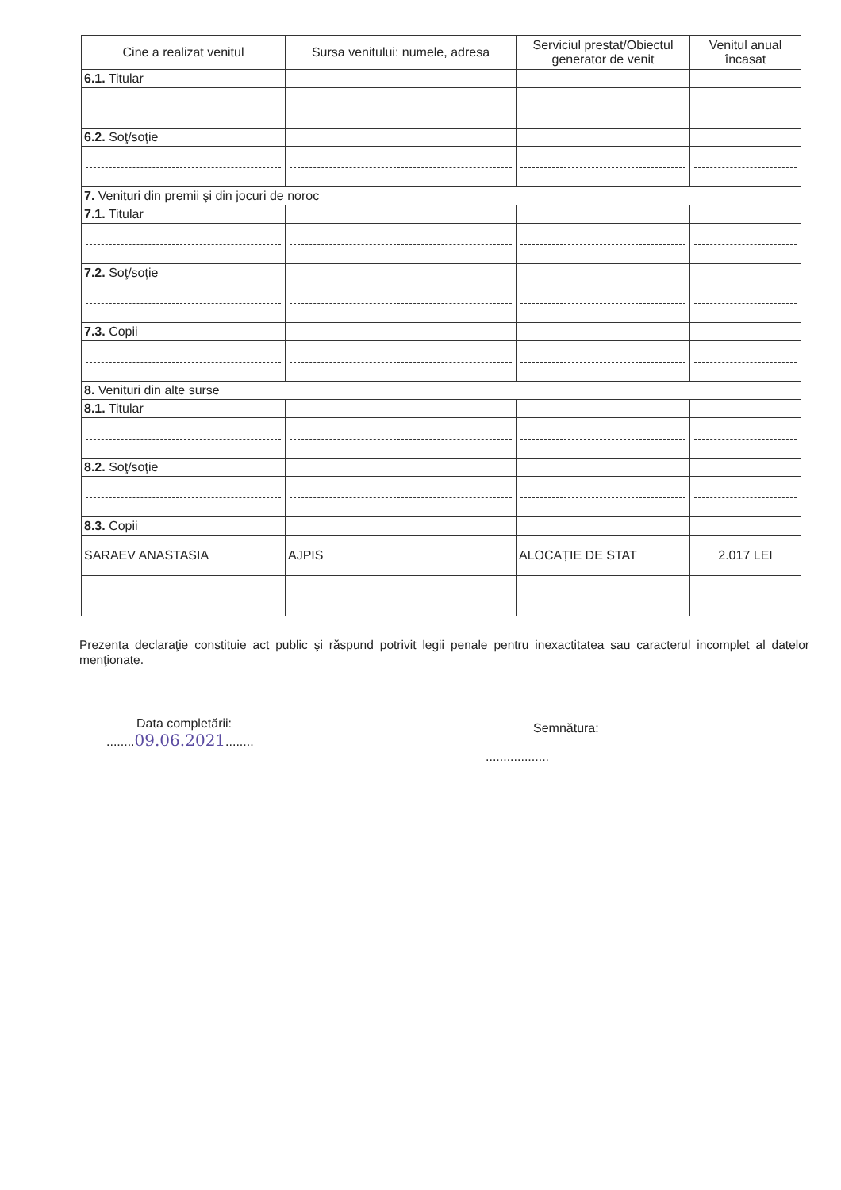| Cine a realizat venitul | Sursa venitului: numele, adresa | Serviciul prestat/Obiectul generator de venit | Venitul anual încasat |
| --- | --- | --- | --- |
| 6.1. Titular | | | |
| 6.2. Soţ/soţie | | | |
| 7. Venituri din premii şi din jocuri de noroc | | | |
| 7.1. Titular | | | |
| 7.2. Soţ/soţie | | | |
| 7.3. Copii | | | |
| 8. Venituri din alte surse | | | |
| 8.1. Titular | | | |
| 8.2. Soţ/soţie | | | |
| 8.3. Copii | | | |
| SARAEV ANASTASIA | AJPIS | ALOCAȚIE DE STAT | 2.017 LEI |
Prezenta declaraţie constituie act public şi răspund potrivit legii penale pentru inexactitatea sau caracterul incomplet al datelor menţionate.
Data completării:
........09.06.2021........
Semnătura:
..................